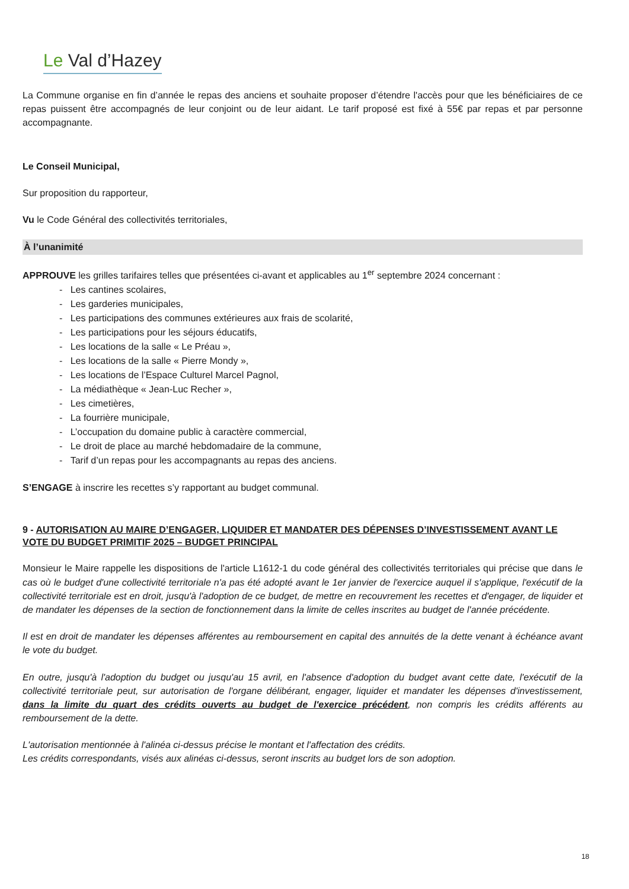Le Val d’Hazey
La Commune organise en fin d’année le repas des anciens et souhaite proposer d’étendre l'accès pour que les bénéficiaires de ce repas puissent être accompagnés de leur conjoint ou de leur aidant. Le tarif proposé est fixé à 55€ par repas et par personne accompagnante.
Le Conseil Municipal,
Sur proposition du rapporteur,
Vu le Code Général des collectivités territoriales,
À l’unanimité
APPROUVE les grilles tarifaires telles que présentées ci-avant et applicables au 1<sup>er</sup> septembre 2024 concernant :
- Les cantines scolaires,
- Les garderies municipales,
- Les participations des communes extérieures aux frais de scolarité,
- Les participations pour les séjours éducatifs,
- Les locations de la salle « Le Préau »,
- Les locations de la salle « Pierre Mondy »,
- Les locations de l’Espace Culturel Marcel Pagnol,
- La médiathèque « Jean-Luc Recher »,
- Les cimetières,
- La fourrière municipale,
- L’occupation du domaine public à caractère commercial,
- Le droit de place au marché hebdomadaire de la commune,
- Tarif d’un repas pour les accompagnants au repas des anciens.
S’ENGAGE à inscrire les recettes s’y rapportant au budget communal.
9 - AUTORISATION AU MAIRE D’ENGAGER, LIQUIDER ET MANDATER DES DÉPENSES D’INVESTISSEMENT AVANT LE VOTE DU BUDGET PRIMITIF 2025 – BUDGET PRINCIPAL
Monsieur le Maire rappelle les dispositions de l'article L1612-1 du code général des collectivités territoriales qui précise que dans le cas où le budget d'une collectivité territoriale n'a pas été adopté avant le 1er janvier de l'exercice auquel il s'applique, l'exécutif de la collectivité territoriale est en droit, jusqu'à l'adoption de ce budget, de mettre en recouvrement les recettes et d'engager, de liquider et de mandater les dépenses de la section de fonctionnement dans la limite de celles inscrites au budget de l'année précédente.
Il est en droit de mandater les dépenses afférentes au remboursement en capital des annuités de la dette venant à échéance avant le vote du budget.
En outre, jusqu'à l'adoption du budget ou jusqu'au 15 avril, en l'absence d'adoption du budget avant cette date, l'exécutif de la collectivité territoriale peut, sur autorisation de l'organe délibérant, engager, liquider et mandater les dépenses d'investissement, dans la limite du quart des crédits ouverts au budget de l'exercice précédent, non compris les crédits afférents au remboursement de la dette.
L'autorisation mentionnée à l'alinéa ci-dessus précise le montant et l'affectation des crédits.
Les crédits correspondants, visés aux alinéas ci-dessus, seront inscrits au budget lors de son adoption.
18